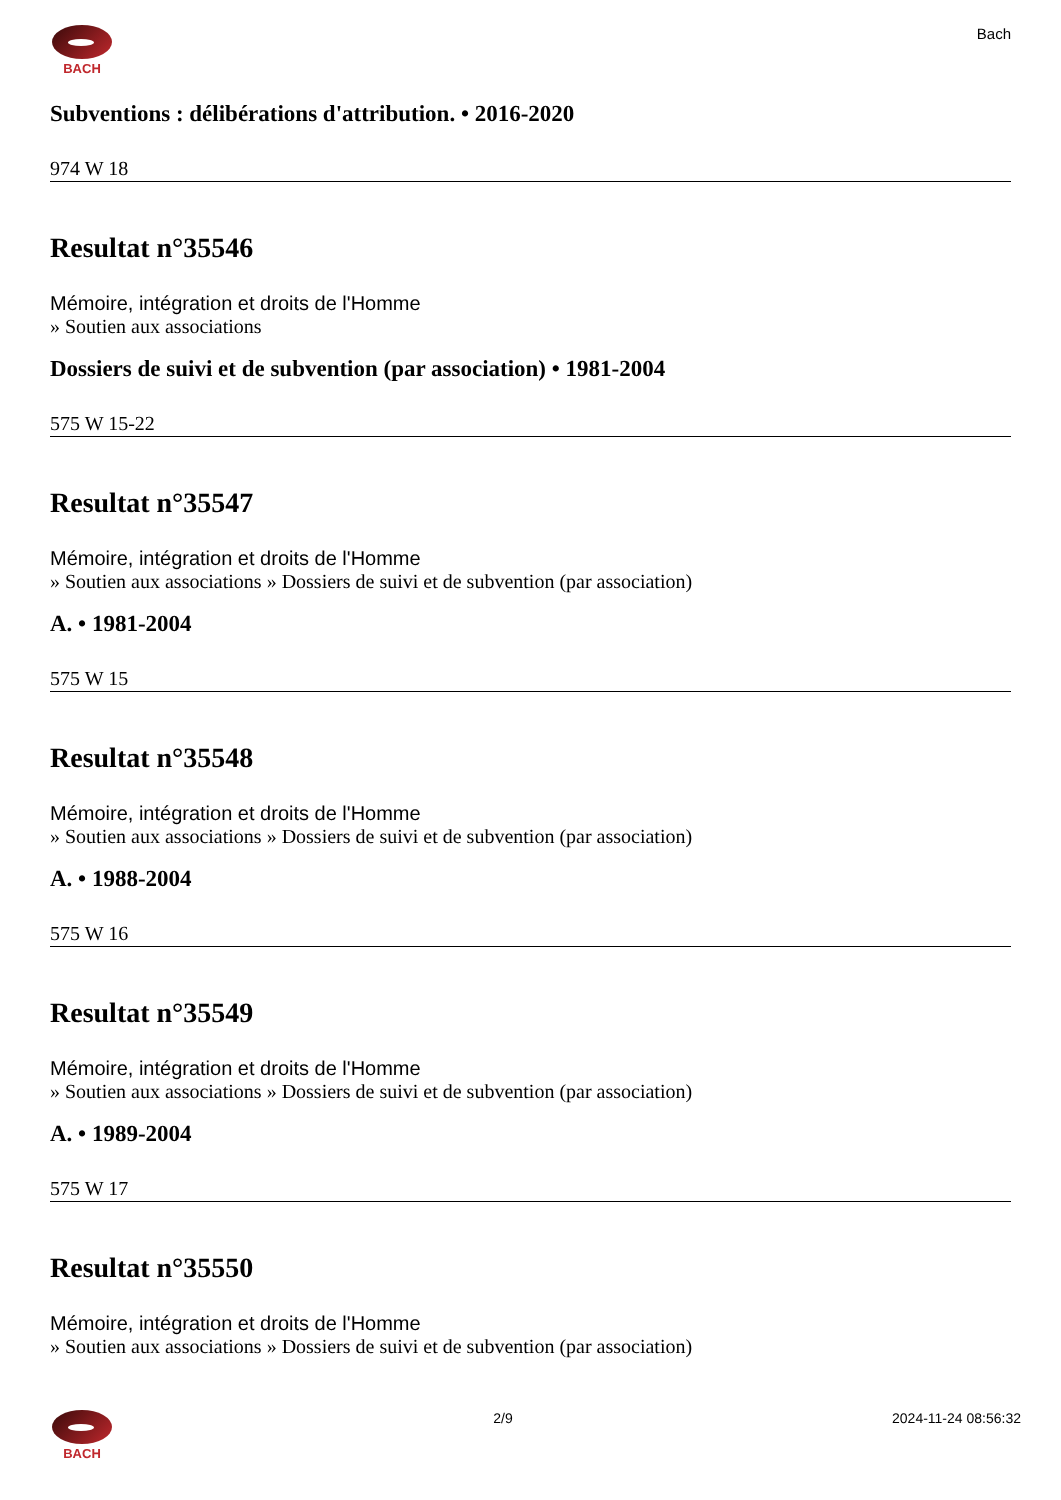BACH
Bach
Subventions : délibérations d'attribution. • 2016-2020
974 W 18
Resultat n°35546
Mémoire, intégration et droits de l'Homme
» Soutien aux associations
Dossiers de suivi et de subvention (par association) • 1981-2004
575 W 15-22
Resultat n°35547
Mémoire, intégration et droits de l'Homme
» Soutien aux associations » Dossiers de suivi et de subvention (par association)
A. • 1981-2004
575 W 15
Resultat n°35548
Mémoire, intégration et droits de l'Homme
» Soutien aux associations » Dossiers de suivi et de subvention (par association)
A. • 1988-2004
575 W 16
Resultat n°35549
Mémoire, intégration et droits de l'Homme
» Soutien aux associations » Dossiers de suivi et de subvention (par association)
A. • 1989-2004
575 W 17
Resultat n°35550
Mémoire, intégration et droits de l'Homme
» Soutien aux associations » Dossiers de suivi et de subvention (par association)
BACH 2/9 2024-11-24 08:56:32